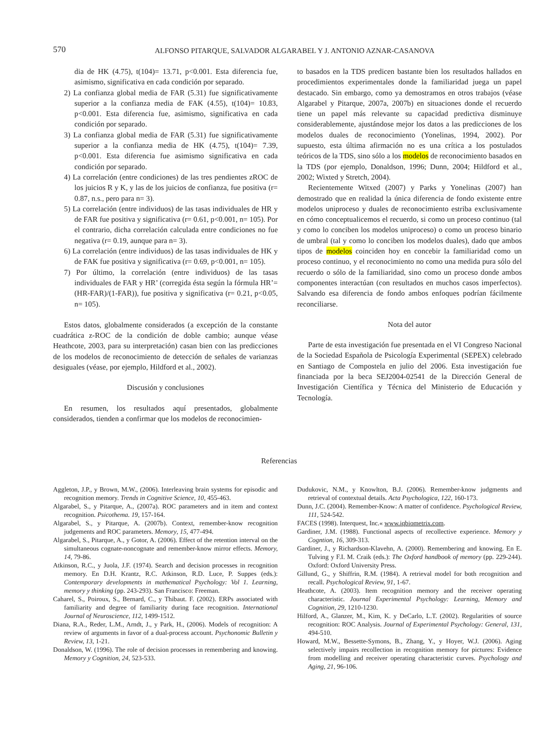570 ALFONSO PITARQUE, SALVADOR ALGARABEL Y J. ANTONIO AZNAR-CASANOVA
dia de HK (4.75), t(104)= 13.71, p<0.001. Esta diferencia fue, asimismo, significativa en cada condición por separado.
2) La confianza global media de FAR (5.31) fue significativamente superior a la confianza media de FAK (4.55), t(104)= 10.83, p<0.001. Esta diferencia fue, asimismo, significativa en cada condición por separado.
3) La confianza global media de FAR (5.31) fue significativamente superior a la confianza media de HK (4.75), t(104)= 7.39, p<0.001. Esta diferencia fue asimismo significativa en cada condición por separado.
4) La correlación (entre condiciones) de las tres pendientes zROC de los juicios R y K, y las de los juicios de confianza, fue positiva (r= 0.87, n.s., pero para n= 3).
5) La correlación (entre individuos) de las tasas individuales de HR y de FAR fue positiva y significativa (r= 0.61, p<0.001, n= 105). Por el contrario, dicha correlación calculada entre condiciones no fue negativa (r= 0.19, aunque para n= 3).
6) La correlación (entre individuos) de las tasas individuales de HK y de FAK fue positiva y significativa (r= 0.69, p<0.001, n= 105).
7) Por último, la correlación (entre individuos) de las tasas individuales de FAR y HR’ (corregida ésta según la fórmula HR’= (HR-FAR)/(1-FAR)), fue positiva y significativa (r= 0.21, p<0.05, n= 105).
Estos datos, globalmente considerados (a excepción de la constante cuadrática z-ROC de la condición de doble cambio; aunque véase Heathcote, 2003, para su interpretación) casan bien con las predicciones de los modelos de reconocimiento de detección de señales de varianzas desiguales (véase, por ejemplo, Hildford et al., 2002).
Discusión y conclusiones
En resumen, los resultados aquí presentados, globalmente considerados, tienden a confirmar que los modelos de reconocimien-
to basados en la TDS predicen bastante bien los resultados hallados en procedimientos experimentales donde la familiaridad juega un papel destacado. Sin embargo, como ya demostramos en otros trabajos (véase Algarabel y Pitarque, 2007a, 2007b) en situaciones donde el recuerdo tiene un papel más relevante su capacidad predictiva disminuye considerablemente, ajustándose mejor los datos a las predicciones de los modelos duales de reconocimiento (Yonelinas, 1994, 2002). Por supuesto, esta última afirmación no es una crítica a los postulados teóricos de la TDS, sino sólo a los modelos de reconocimiento basados en la TDS (por ejemplo, Donaldson, 1996; Dunn, 2004; Hildford et al., 2002; Wixted y Stretch, 2004).
Recientemente Witxed (2007) y Parks y Yonelinas (2007) han demostrado que en realidad la única diferencia de fondo existente entre modelos uniproceso y duales de reconocimiento estriba exclusivamente en cómo conceptualicemos el recuerdo, si como un proceso continuo (tal y como lo conciben los modelos uniproceso) o como un proceso binario de umbral (tal y como lo conciben los modelos duales), dado que ambos tipos de modelos coinciden hoy en concebir la familiaridad como un proceso continuo, y el reconocimiento no como una medida pura sólo del recuerdo o sólo de la familiaridad, sino como un proceso donde ambos componentes interactúan (con resultados en muchos casos imperfectos). Salvando esa diferencia de fondo ambos enfoques podrían fácilmente reconciliarse.
Nota del autor
Parte de esta investigación fue presentada en el VI Congreso Nacional de la Sociedad Española de Psicología Experimental (SEPEX) celebrado en Santiago de Compostela en julio del 2006. Esta investigación fue financiada por la beca SEJ2004-02541 de la Dirección General de Investigación Científica y Técnica del Ministerio de Educación y Tecnología.
Referencias
Aggleton, J.P., y Brown, M.W., (2006). Interleaving brain systems for episodic and recognition memory. Trends in Cognitive Science, 10, 455-463.
Algarabel, S., y Pitarque, A., (2007a). ROC parameters and in item and context recognition. Psicothema. 19, 157-164.
Algarabel, S., y Pitarque, A. (2007b). Context, remember-know recognition judgements and ROC parameters. Memory, 15, 477-494.
Algarabel, S., Pitarque, A., y Gotor, A. (2006). Effect of the retention interval on the simultaneous cognate-noncognate and remember-know mirror effects. Memory, 14, 79-86.
Atkinson, R.C., y Juola, J.F. (1974). Search and decision processes in recognition memory. En D.H. Krantz, R.C. Atkinson, R.D. Luce, P. Suppes (eds.): Contemporary developments in mathematical Psychology: Vol 1. Learning, memory y thinking (pp. 243-293). San Francisco: Freeman.
Caharel, S., Poiroux, S., Bernard, C., y Thibaut. F. (2002). ERPs associated with familiarity and degree of familiarity during face recognition. International Journal of Neuroscience, 112, 1499-1512.
Diana, R.A., Reder, L.M., Arndt, J., y Park, H., (2006). Models of recognition: A review of arguments in favor of a dual-process account. Psychonomic Bulletin y Review, 13, 1-21.
Donaldson, W. (1996). The role of decision processes in remembering and knowing. Memory y Cognition, 24, 523-533.
Dudukovic, N.M., y Knowlton, B.J. (2006). Remember-know judgments and retrieval of contextual details. Acta Psychologica, 122, 160-173.
Dunn, J.C. (2004). Remember-Know: A matter of confidence. Psychological Review, 111, 524-542.
FACES (1998). Interquest, Inc.« www.iqbiometrix.com.
Gardiner, J.M. (1988). Functional aspects of recollective experience. Memory y Cogntion, 16, 309-313.
Gardiner, J., y Richardson-Klavehn, A. (2000). Remembering and knowing. En E. Tulving y F.I. M. Craik (eds.): The Oxford handbook of memory (pp. 229-244). Oxford: Oxford University Press.
Gillund, G., y Shiffrin, R.M. (1984). A retrieval model for both recognition and recall. Psychological Review, 91, 1-67.
Heathcote, A. (2003). Item recognition memory and the receiver operating characteristic. Journal Experimental Psychology: Learning, Memory and Cognition, 29, 1210-1230.
Hilford, A., Glanzer, M., Kim, K. y DeCarlo, L.T. (2002). Regularities of source recognition: ROC Analysis. Journal of Experimental Psychology: General, 131, 494-510.
Howard, M.W., Bessette-Symons, B., Zhang, Y., y Hoyer, W.J. (2006). Aging selectively impairs recollection in recognition memory for pictures: Evidence from modelling and receiver operating characteristic curves. Psychology and Aging, 21, 96-106.